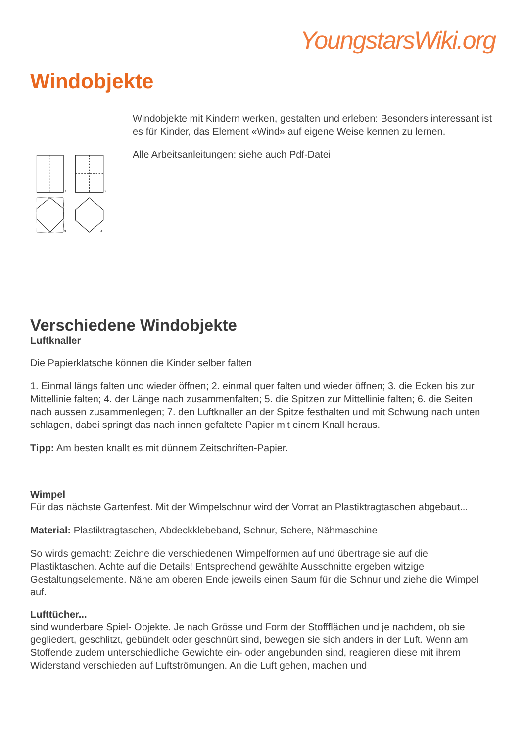YoungstarsWiki.org
Windobjekte
1.
2.
3.
4.
Windobjekte mit Kindern werken, gestalten und erleben: Besonders interessant ist es für Kinder, das Element «Wind» auf eigene Weise kennen zu lernen.
Alle Arbeitsanleitungen: siehe auch Pdf-Datei
Verschiedene Windobjekte
Luftknaller
Die Papierklatsche können die Kinder selber falten
1. Einmal längs falten und wieder öffnen; 2. einmal quer falten und wieder öffnen; 3. die Ecken bis zur Mittellinie falten; 4. der Länge nach zusammenfalten; 5. die Spitzen zur Mittellinie falten; 6. die Seiten nach aussen zusammenlegen; 7. den Luftknaller an der Spitze festhalten und mit Schwung nach unten schlagen, dabei springt das nach innen gefaltete Papier mit einem Knall heraus.
Tipp: Am besten knallt es mit dünnem Zeitschriften-Papier.
Wimpel
Für das nächste Gartenfest. Mit der Wimpelschnur wird der Vorrat an Plastiktragtaschen abgebaut...
Material: Plastiktragtaschen, Abdeckklebeband, Schnur, Schere, Nähmaschine
So wirds gemacht: Zeichne die verschiedenen Wimpelformen auf und übertrage sie auf die Plastiktaschen. Achte auf die Details! Entsprechend gewählte Ausschnitte ergeben witzige Gestaltungselemente. Nähe am oberen Ende jeweils einen Saum für die Schnur und ziehe die Wimpel auf.
Lufttücher...
sind wunderbare Spiel- Objekte. Je nach Grösse und Form der Stoffflächen und je nachdem, ob sie gegliedert, geschlitzt, gebündelt oder geschnürt sind, bewegen sie sich anders in der Luft. Wenn am Stoffende zudem unterschiedliche Gewichte ein- oder angebunden sind, reagieren diese mit ihrem Widerstand verschieden auf Luftströmungen. An die Luft gehen, machen und